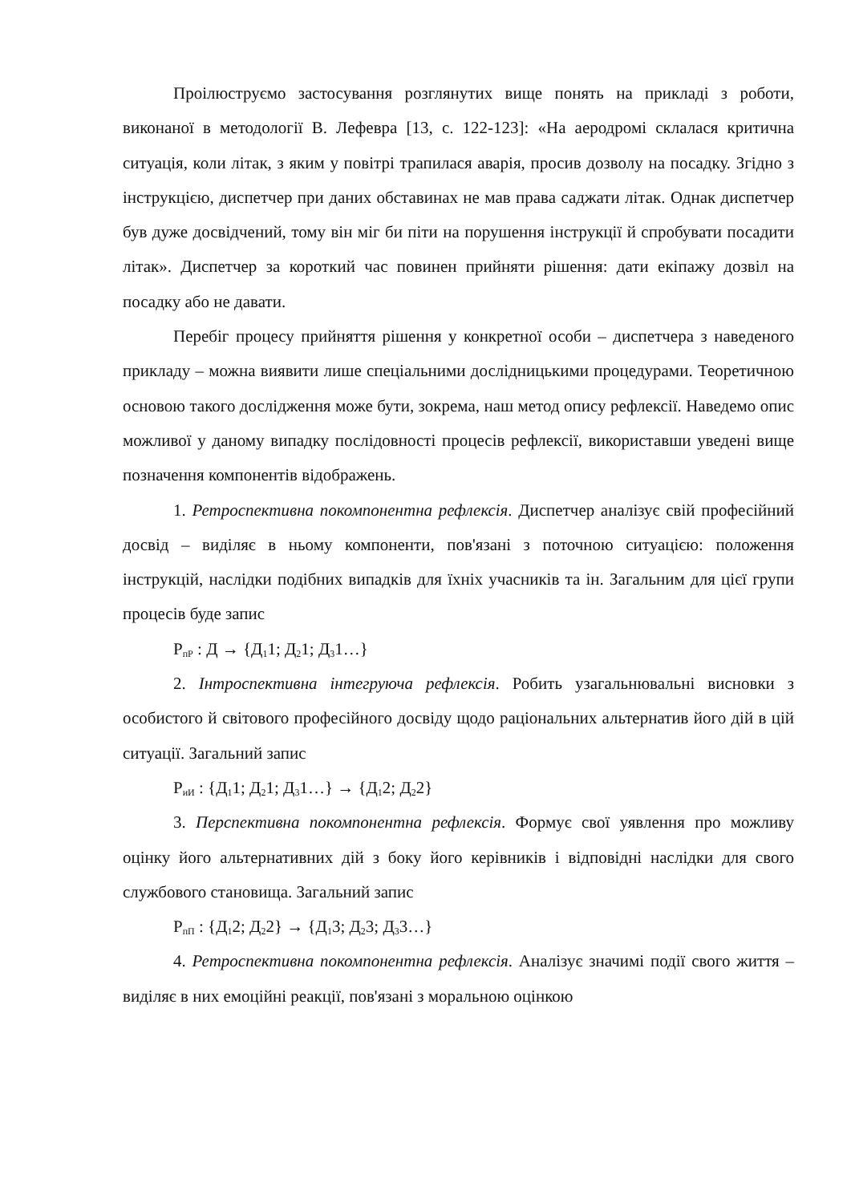Проілюструємо застосування розглянутих вище понять на прикладі з роботи, виконаної в методології В. Лефевра [13, с. 122-123]: «На аеродромі склалася критична ситуація, коли літак, з яким у повітрі трапилася аварія, просив дозволу на посадку. Згідно з інструкцією, диспетчер при даних обставинах не мав права саджати літак. Однак диспетчер був дуже досвідчений, тому він міг би піти на порушення інструкції й спробувати посадити літак». Диспетчер за короткий час повинен прийняти рішення: дати екіпажу дозвіл на посадку або не давати.
Перебіг процесу прийняття рішення у конкретної особи – диспетчера з наведеного прикладу – можна виявити лише спеціальними дослідницькими процедурами. Теоретичною основою такого дослідження може бути, зокрема, наш метод опису рефлексії. Наведемо опис можливої у даному випадку послідовності процесів рефлексії, використавши уведені вище позначення компонентів відображень.
1. Ретроспективна покомпонентна рефлексія. Диспетчер аналізує свій професійний досвід – виділяє в ньому компоненти, пов'язані з поточною ситуацією: положення інструкцій, наслідки подібних випадків для їхніх учасників та ін. Загальним для цієї групи процесів буде запис
Р<sub>пР</sub> : Д → {Д<sub>1</sub>1; Д<sub>2</sub>1; Д<sub>3</sub>1…}
2. Інтроспективна інтегруюча рефлексія. Робить узагальнювальні висновки з особистого й світового професійного досвіду щодо раціональних альтернатив його дій в цій ситуації. Загальний запис
Р<sub>иИ</sub> : {Д<sub>1</sub>1; Д<sub>2</sub>1; Д<sub>3</sub>1…} → {Д<sub>1</sub>2; Д<sub>2</sub>2}
3. Перспективна покомпонентна рефлексія. Формує свої уявлення про можливу оцінку його альтернативних дій з боку його керівників і відповідні наслідки для свого службового становища. Загальний запис
Р<sub>пП</sub> : {Д<sub>1</sub>2; Д<sub>2</sub>2} → {Д<sub>1</sub>3; Д<sub>2</sub>3; Д<sub>3</sub>3…}
4. Ретроспективна покомпонентна рефлексія. Аналізує значимі події свого життя – виділяє в них емоційні реакції, пов'язані з моральною оцінкою